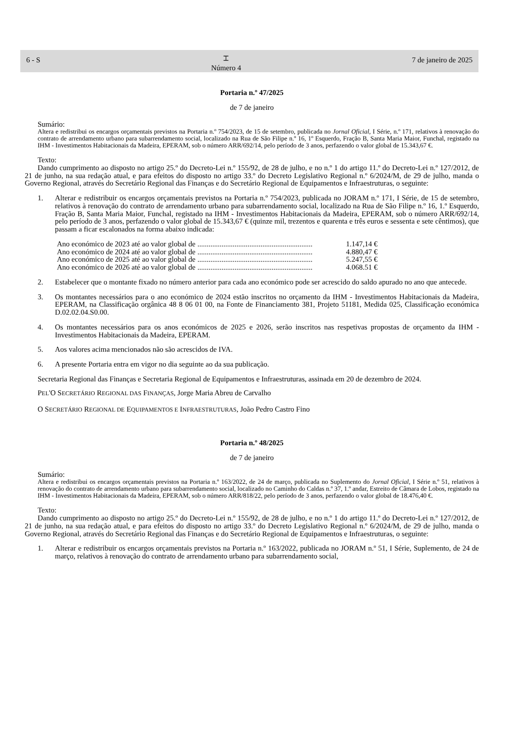6 - S
⌶
Número 4
7 de janeiro de 2025
Portaria n.º 47/2025
de 7 de janeiro
Sumário:
Altera e redistribui os encargos orçamentais previstos na Portaria n.º 754/2023, de 15 de setembro, publicada no Jornal Oficial, I Série, n.º 171, relativos à renovação do contrato de arrendamento urbano para subarrendamento social, localizado na Rua de São Filipe n.º 16, 1º Esquerdo, Fração B, Santa Maria Maior, Funchal, registado na IHM - Investimentos Habitacionais da Madeira, EPERAM, sob o número ARR/692/14, pelo período de 3 anos, perfazendo o valor global de 15.343,67 €.
Texto:
Dando cumprimento ao disposto no artigo 25.º do Decreto-Lei n.º 155/92, de 28 de julho, e no n.º 1 do artigo 11.º do Decreto-Lei n.º 127/2012, de 21 de junho, na sua redação atual, e para efeitos do disposto no artigo 33.º do Decreto Legislativo Regional n.º 6/2024/M, de 29 de julho, manda o Governo Regional, através do Secretário Regional das Finanças e do Secretário Regional de Equipamentos e Infraestruturas, o seguinte:
1. Alterar e redistribuir os encargos orçamentais previstos na Portaria n.º 754/2023, publicada no JORAM n.º 171, I Série, de 15 de setembro, relativos à renovação do contrato de arrendamento urbano para subarrendamento social, localizado na Rua de São Filipe n.º 16, 1.º Esquerdo, Fração B, Santa Maria Maior, Funchal, registado na IHM - Investimentos Habitacionais da Madeira, EPERAM, sob o número ARR/692/14, pelo período de 3 anos, perfazendo o valor global de 15.343,67 € (quinze mil, trezentos e quarenta e três euros e sessenta e sete cêntimos), que passam a ficar escalonados na forma abaixo indicada:
Ano económico de 2023 até ao valor global de.............................................................. 1.147,14 €
Ano económico de 2024 até ao valor global de.............................................................. 4.880,47 €
Ano económico de 2025 até ao valor global de.............................................................. 5.247,55 €
Ano económico de 2026 até ao valor global de.............................................................. 4.068.51 €
2. Estabelecer que o montante fixado no número anterior para cada ano económico pode ser acrescido do saldo apurado no ano que antecede.
3. Os montantes necessários para o ano económico de 2024 estão inscritos no orçamento da IHM - Investimentos Habitacionais da Madeira, EPERAM, na Classificação orgânica 48 8 06 01 00, na Fonte de Financiamento 381, Projeto 51181, Medida 025, Classificação económica D.02.02.04.S0.00.
4. Os montantes necessários para os anos económicos de 2025 e 2026, serão inscritos nas respetivas propostas de orçamento da IHM - Investimentos Habitacionais da Madeira, EPERAM.
5. Aos valores acima mencionados não são acrescidos de IVA.
6. A presente Portaria entra em vigor no dia seguinte ao da sua publicação.
Secretaria Regional das Finanças e Secretaria Regional de Equipamentos e Infraestruturas, assinada em 20 de dezembro de 2024.
PEL'O SECRETÁRIO REGIONAL DAS FINANÇAS, Jorge Maria Abreu de Carvalho
O SECRETÁRIO REGIONAL DE EQUIPAMENTOS E INFRAESTRUTURAS, João Pedro Castro Fino
Portaria n.º 48/2025
de 7 de janeiro
Sumário:
Altera e redistribui os encargos orçamentais previstos na Portaria n.º 163/2022, de 24 de março, publicada no Suplemento do Jornal Oficial, I Série n.º 51, relativos à renovação do contrato de arrendamento urbano para subarrendamento social, localizado no Caminho do Caldas n.º 37, 1.º andar, Estreito de Câmara de Lobos, registado na IHM - Investimentos Habitacionais da Madeira, EPERAM, sob o número ARR/818/22, pelo período de 3 anos, perfazendo o valor global de 18.476,40 €.
Texto:
Dando cumprimento ao disposto no artigo 25.º do Decreto-Lei n.º 155/92, de 28 de julho, e no n.º 1 do artigo 11.º do Decreto-Lei n.º 127/2012, de 21 de junho, na sua redação atual, e para efeitos do disposto no artigo 33.º do Decreto Legislativo Regional n.º 6/2024/M, de 29 de julho, manda o Governo Regional, através do Secretário Regional das Finanças e do Secretário Regional de Equipamentos e Infraestruturas, o seguinte:
1. Alterar e redistribuir os encargos orçamentais previstos na Portaria n.º 163/2022, publicada no JORAM n.º 51, I Série, Suplemento, de 24 de março, relativos à renovação do contrato de arrendamento urbano para subarrendamento social,